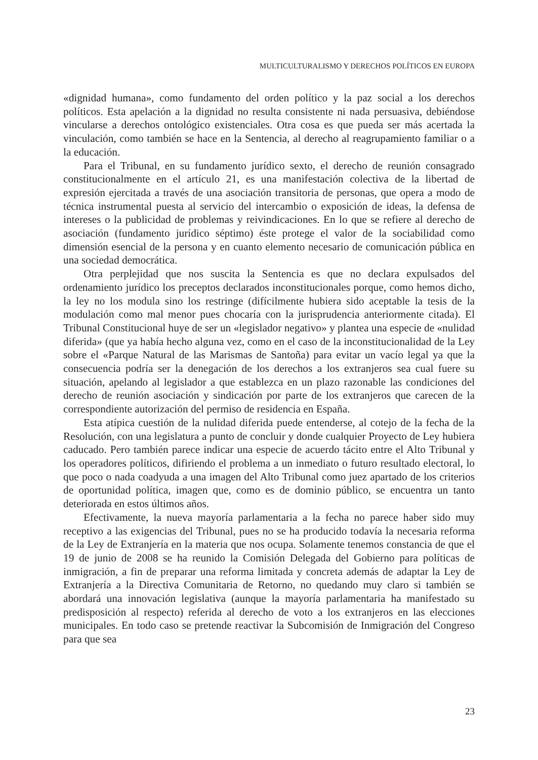MULTICULTURALISMO Y DERECHOS POLÍTICOS EN EUROPA
«dignidad humana», como fundamento del orden político y la paz social a los derechos políticos. Esta apelación a la dignidad no resulta consistente ni nada persuasiva, debiéndose vincularse a derechos ontológico existenciales. Otra cosa es que pueda ser más acertada la vinculación, como también se hace en la Sentencia, al derecho al reagrupamiento familiar o a la educación.
Para el Tribunal, en su fundamento jurídico sexto, el derecho de reunión consagrado constitucionalmente en el artículo 21, es una manifestación colectiva de la libertad de expresión ejercitada a través de una asociación transitoria de personas, que opera a modo de técnica instrumental puesta al servicio del intercambio o exposición de ideas, la defensa de intereses o la publicidad de problemas y reivindicaciones. En lo que se refiere al derecho de asociación (fundamento jurídico séptimo) éste protege el valor de la sociabilidad como dimensión esencial de la persona y en cuanto elemento necesario de comunicación pública en una sociedad democrática.
Otra perplejidad que nos suscita la Sentencia es que no declara expulsados del ordenamiento jurídico los preceptos declarados inconstitucionales porque, como hemos dicho, la ley no los modula sino los restringe (difícilmente hubiera sido aceptable la tesis de la modulación como mal menor pues chocaría con la jurisprudencia anteriormente citada). El Tribunal Constitucional huye de ser un «legislador negativo» y plantea una especie de «nulidad diferida» (que ya había hecho alguna vez, como en el caso de la inconstitucionalidad de la Ley sobre el «Parque Natural de las Marismas de Santoña) para evitar un vacío legal ya que la consecuencia podría ser la denegación de los derechos a los extranjeros sea cual fuere su situación, apelando al legislador a que establezca en un plazo razonable las condiciones del derecho de reunión asociación y sindicación por parte de los extranjeros que carecen de la correspondiente autorización del permiso de residencia en España.
Esta atípica cuestión de la nulidad diferida puede entenderse, al cotejo de la fecha de la Resolución, con una legislatura a punto de concluir y donde cualquier Proyecto de Ley hubiera caducado. Pero también parece indicar una especie de acuerdo tácito entre el Alto Tribunal y los operadores políticos, difiriendo el problema a un inmediato o futuro resultado electoral, lo que poco o nada coadyuda a una imagen del Alto Tribunal como juez apartado de los criterios de oportunidad política, imagen que, como es de dominio público, se encuentra un tanto deteriorada en estos últimos años.
Efectivamente, la nueva mayoría parlamentaria a la fecha no parece haber sido muy receptivo a las exigencias del Tribunal, pues no se ha producido todavía la necesaria reforma de la Ley de Extranjería en la materia que nos ocupa. Solamente tenemos constancia de que el 19 de junio de 2008 se ha reunido la Comisión Delegada del Gobierno para políticas de inmigración, a fin de preparar una reforma limitada y concreta además de adaptar la Ley de Extranjería a la Directiva Comunitaria de Retorno, no quedando muy claro si también se abordará una innovación legislativa (aunque la mayoría parlamentaria ha manifestado su predisposición al respecto) referida al derecho de voto a los extranjeros en las elecciones municipales. En todo caso se pretende reactivar la Subcomisión de Inmigración del Congreso para que sea
23